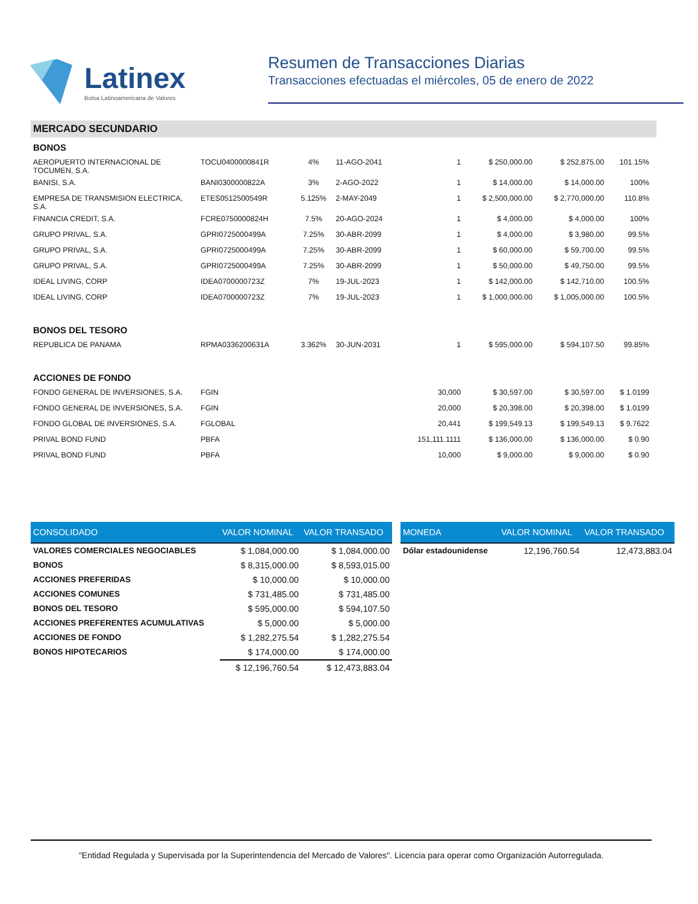Latinex
Bolsa Latinoamericana de Valores
Resumen de Transacciones Diarias
Transacciones efectuadas el miércoles, 05 de enero de 2022
MERCADO SECUNDARIO
| BONOS | | | | | | | |
| AEROPUERTO INTERNACIONAL DE TOCUMEN, S.A. | TOCU0400000841R | 4% | 11-AGO-2041 | 1 | $ 250,000.00 | $ 252,875.00 | 101.15% |
| BANISI, S.A. | BANI0300000822A | 3% | 2-AGO-2022 | 1 | $ 14,000.00 | $ 14,000.00 | 100% |
| EMPRESA DE TRANSMISION ELECTRICA, S.A. | ETES0512500549R | 5.125% | 2-MAY-2049 | 1 | $ 2,500,000.00 | $ 2,770,000.00 | 110.8% |
| FINANCIA CREDIT, S.A. | FCRE0750000824H | 7.5% | 20-AGO-2024 | 1 | $ 4,000.00 | $ 4,000.00 | 100% |
| GRUPO PRIVAL, S.A. | GPRI0725000499A | 7.25% | 30-ABR-2099 | 1 | $ 4,000.00 | $ 3,980.00 | 99.5% |
| GRUPO PRIVAL, S.A. | GPRI0725000499A | 7.25% | 30-ABR-2099 | 1 | $ 60,000.00 | $ 59,700.00 | 99.5% |
| GRUPO PRIVAL, S.A. | GPRI0725000499A | 7.25% | 30-ABR-2099 | 1 | $ 50,000.00 | $ 49,750.00 | 99.5% |
| IDEAL LIVING, CORP | IDEA0700000723Z | 7% | 19-JUL-2023 | 1 | $ 142,000.00 | $ 142,710.00 | 100.5% |
| IDEAL LIVING, CORP | IDEA0700000723Z | 7% | 19-JUL-2023 | 1 | $ 1,000,000.00 | $ 1,005,000.00 | 100.5% |
| BONOS DEL TESORO | | | | | | | |
| REPUBLICA DE PANAMA | RPMA0336200631A | 3.362% | 30-JUN-2031 | 1 | $ 595,000.00 | $ 594,107.50 | 99.85% |
| ACCIONES DE FONDO | | | | | | | |
| FONDO GENERAL DE INVERSIONES, S.A. | FGIN | | | 30,000 | $ 30,597.00 | $ 30,597.00 | $ 1.0199 |
| FONDO GENERAL DE INVERSIONES, S.A. | FGIN | | | 20,000 | $ 20,398.00 | $ 20,398.00 | $ 1.0199 |
| FONDO GLOBAL DE INVERSIONES, S.A. | FGLOBAL | | | 20,441 | $ 199,549.13 | $ 199,549.13 | $ 9.7622 |
| PRIVAL BOND FUND | PBFA | | | 151,111.1111 | $ 136,000.00 | $ 136,000.00 | $ 0.90 |
| PRIVAL BOND FUND | PBFA | | | 10,000 | $ 9,000.00 | $ 9,000.00 | $ 0.90 |
| CONSOLIDADO | VALOR NOMINAL | VALOR TRANSADO |
| --- | --- | --- |
| VALORES COMERCIALES NEGOCIABLES | $ 1,084,000.00 | $ 1,084,000.00 |
| BONOS | $ 8,315,000.00 | $ 8,593,015.00 |
| ACCIONES PREFERIDAS | $ 10,000.00 | $ 10,000.00 |
| ACCIONES COMUNES | $ 731,485.00 | $ 731,485.00 |
| BONOS DEL TESORO | $ 595,000.00 | $ 594,107.50 |
| ACCIONES PREFERENTES ACUMULATIVAS | $ 5,000.00 | $ 5,000.00 |
| ACCIONES DE FONDO | $ 1,282,275.54 | $ 1,282,275.54 |
| BONOS HIPOTECARIOS | $ 174,000.00 | $ 174,000.00 |
| | $ 12,196,760.54 | $ 12,473,883.04 |
| MONEDA | VALOR NOMINAL | VALOR TRANSADO |
| --- | --- | --- |
| Dólar estadounidense | 12,196,760.54 | 12,473,883.04 |
"Entidad Regulada y Supervisada por la Superintendencia del Mercado de Valores". Licencia para operar como Organización Autorregulada.